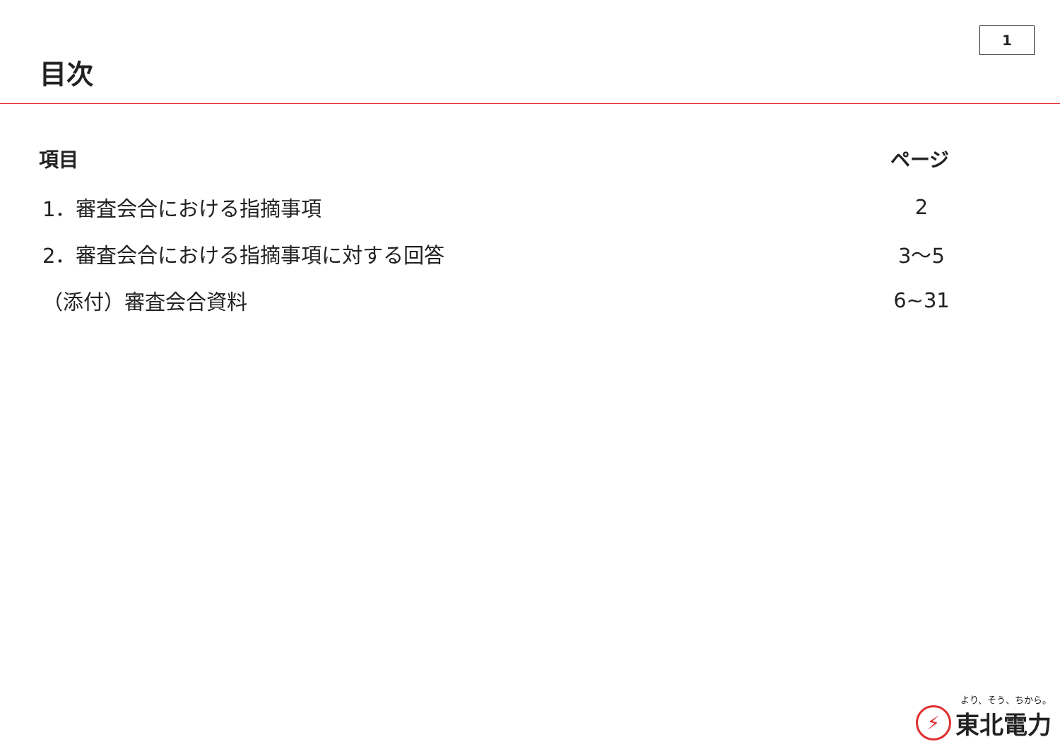1
目次
| 項目 | ページ |
| --- | --- |
| 1．審査会合における指摘事項 | 2 |
| 2．審査会合における指摘事項に対する回答 | 3～5 |
| （添付）審査会合資料 | 6~31 |
⚡
より、そう、ちから。
東北電力